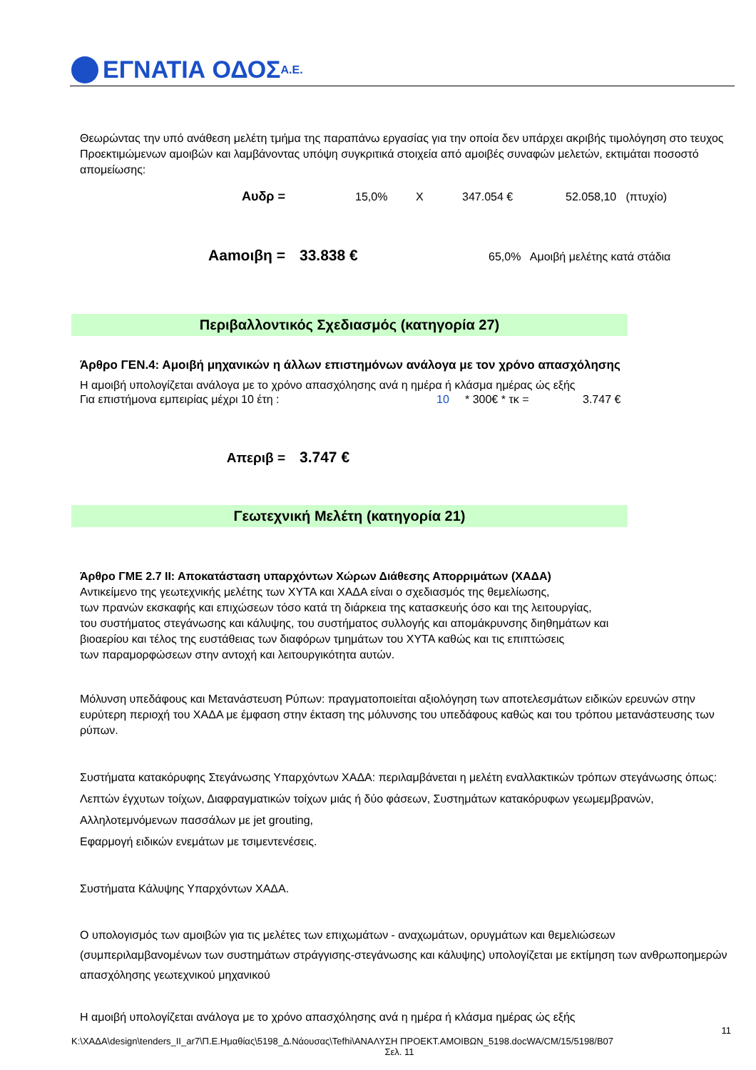ΕΓΝΑΤΙΑ ΟΔΟΣ Α.Ε.
Θεωρώντας την υπό ανάθεση μελέτη τμήμα της παραπάνω εργασίας για την οποία δεν υπάρχει ακριβής τιμολόγηση στο τευχος Προεκτιμώμενων αμοιβών και λαμβάνοντας υπόψη συγκριτικά στοιχεία από αμοιβές συναφών μελετών, εκτιμάται ποσοστό απομείωσης:
Αυδρ = 15,0% Χ 347.054 € 52.058,10 (πτυχίο)
Αamoιβη = 33.838 € 65,0% Αμοιβή μελέτης κατά στάδια
Περιβαλλοντικός Σχεδιασμός (κατηγορία 27)
Άρθρο ΓΕΝ.4: Αμοιβή μηχανικών η άλλων επιστημόνων ανάλογα με τον χρόνο απασχόλησης
Η αμοιβή υπολογίζεται ανάλογα με το χρόνο απασχόλησης ανά η ημέρα ή κλάσμα ημέρας ώς εξής
Για επιστήμονα εμπειρίας μέχρι 10 έτη : 10 * 300€ * τκ = 3.747 €
Απεριβ = 3.747 €
Γεωτεχνική Μελέτη (κατηγορία 21)
Άρθρο ΓΜΕ 2.7 ΙΙ: Αποκατάσταση υπαρχόντων Χώρων Διάθεσης Απορριμάτων (ΧΑΔΑ)
Αντικείμενο της γεωτεχνικής μελέτης των ΧΥΤΑ και ΧΑΔΑ είναι ο σχεδιασμός της θεμελίωσης,
των πρανών εκσκαφής και επιχώσεων τόσο κατά τη διάρκεια της κατασκευής όσο και της λειτουργίας,
του συστήματος στεγάνωσης και κάλυψης, του συστήματος συλλογής και απομάκρυνσης διηθημάτων και
βιοαερίου και τέλος της ευστάθειας των διαφόρων τμημάτων του ΧΥΤΑ καθώς και τις επιπτώσεις
των παραμορφώσεων στην αντοχή και λειτουργικότητα αυτών.
Μόλυνση υπεδάφους και Μετανάστευση Ρύπων: πραγματοποιείται αξιολόγηση των αποτελεσμάτων ειδικών ερευνών στην ευρύτερη περιοχή του ΧΑΔΑ με έμφαση στην έκταση της μόλυνσης του υπεδάφους καθώς και του τρόπου μετανάστευσης των ρύπων.
Συστήματα κατακόρυφης Στεγάνωσης Υπαρχόντων ΧΑΔΑ: περιλαμβάνεται η μελέτη εναλλακτικών τρόπων στεγάνωσης όπως: Λεπτών έγχυτων τοίχων, Διαφραγματικών τοίχων μιάς ή δύο φάσεων, Συστημάτων κατακόρυφων γεωμεμβρανών, Αλληλοτεμνόμενων πασσάλων με jet grouting,
Εφαρμογή ειδικών ενεμάτων με τσιμεντενέσεις.
Συστήματα Κάλυψης Υπαρχόντων ΧΑΔΑ.
Ο υπολογισμός των αμοιβών για τις μελέτες των επιχωμάτων - αναχωμάτων, ορυγμάτων και θεμελιώσεων (συμπεριλαμβανομένων των συστημάτων στράγγισης-στεγάνωσης και κάλυψης) υπολογίζεται με εκτίμηση των ανθρωποημερών απασχόλησης γεωτεχνικού μηχανικού
Η αμοιβή υπολογίζεται ανάλογα με το χρόνο απασχόλησης ανά η ημέρα ή κλάσμα ημέρας ώς εξής
11
K:\ΧΑΔΑ\design\tenders_II_ar7\Π.Ε.Ημαθίας\5198_Δ.Νάουσας\Tefhi\ΑΝΑΛΥΣΗ ΠΡΟΕΚΤ.ΑΜΟΙΒΩΝ_5198.docWA/CM/15/5198/B07
Σελ. 11